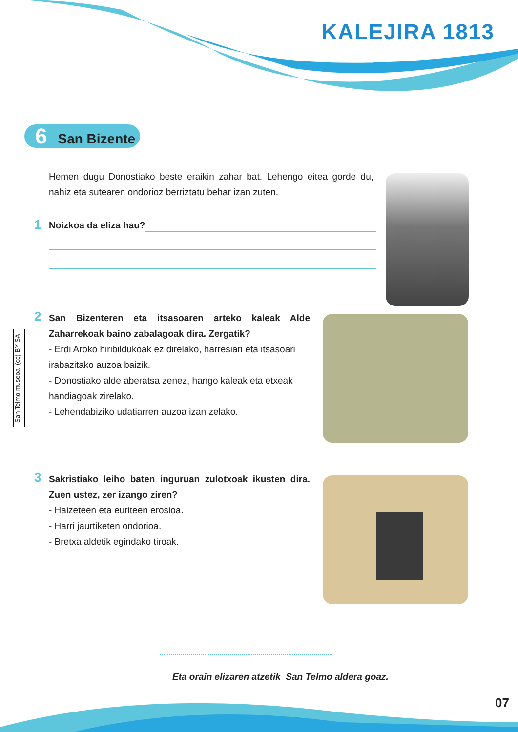KALEJIRA 1813
6 San Bizente
Hemen dugu Donostiako beste eraikin zahar bat. Lehengo eitea gorde du, nahiz eta sutearen ondorioz berriztatu behar izan zuten.
1 Noizkoa da eliza hau?
San Telmo museoa (cc) BY SA
2
San Bizenteren eta itsasoaren arteko kaleak Alde Zaharrekoak baino zabalagoak dira. Zergatik?
- Erdi Aroko hiribildukoak ez direlako, harresiari eta itsasoari irabazitako auzoa baizik.
- Donostiako alde aberatsa zenez, hango kaleak eta etxeak handiagoak zirelako.
- Lehendabiziko udatiarren auzoa izan zelako.
3
Sakristiako leiho baten inguruan zulotxoak ikusten dira. Zuen ustez, zer izango ziren?
- Haizeteen eta euriteen erosioa.
- Harri jaurtiketen ondorioa.
- Bretxa aldetik egindako tiroak.
Eta orain elizaren atzetik San Telmo aldera goaz.
07